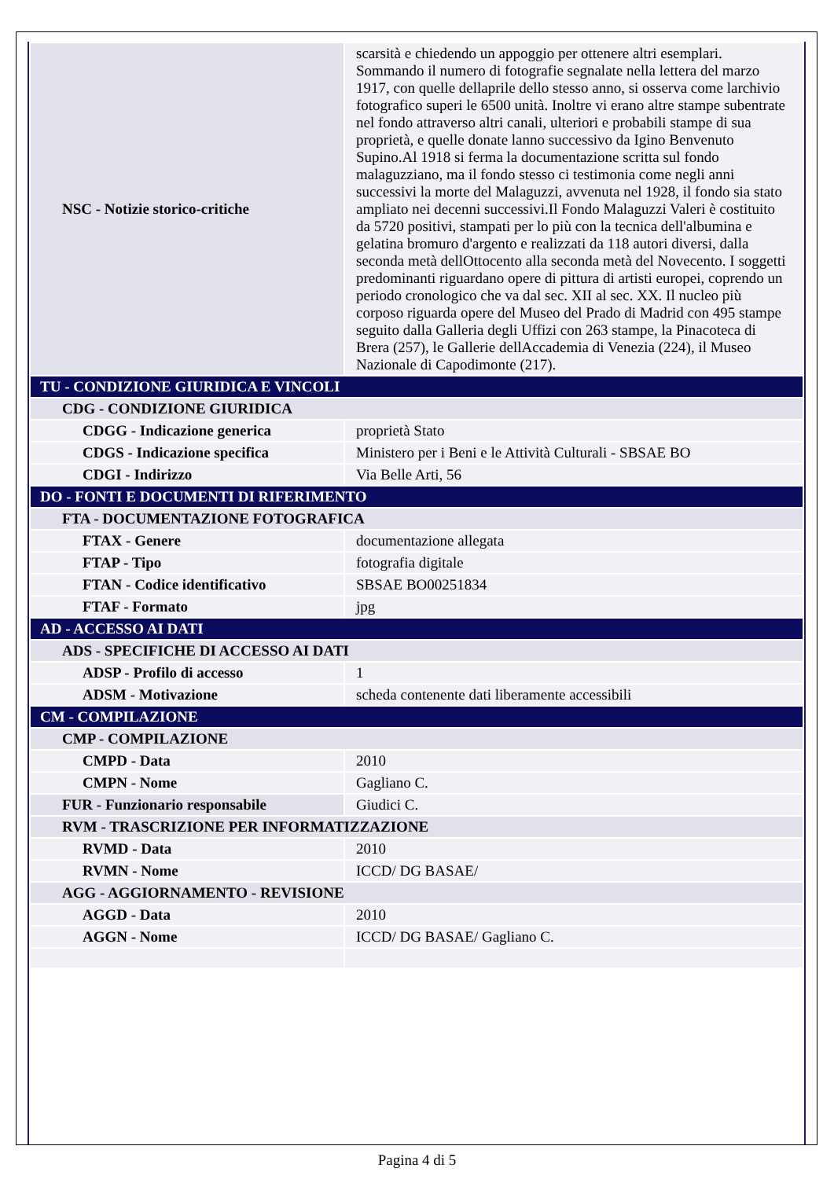| NSC - Notizie storico-critiche | scarsità e chiedendo un appoggio per ottenere altri esemplari. Sommando il numero di fotografie segnalate nella lettera del marzo 1917, con quelle dellaprile dello stesso anno, si osserva come larchivio fotografico superi le 6500 unità. Inoltre vi erano altre stampe subentrate nel fondo attraverso altri canali, ulteriori e probabili stampe di sua proprietà, e quelle donate lanno successivo da Igino Benvenuto Supino.Al 1918 si ferma la documentazione scritta sul fondo malaguzziano, ma il fondo stesso ci testimonia come negli anni successivi la morte del Malaguzzi, avvenuta nel 1928, il fondo sia stato ampliato nei decenni successivi.Il Fondo Malaguzzi Valeri è costituito da 5720 positivi, stampati per lo più con la tecnica dell'albumina e gelatina bromuro d'argento e realizzati da 118 autori diversi, dalla seconda metà dellOttocento alla seconda metà del Novecento. I soggetti predominanti riguardano opere di pittura di artisti europei, coprendo un periodo cronologico che va dal sec. XII al sec. XX. Il nucleo più corposo riguarda opere del Museo del Prado di Madrid con 495 stampe seguito dalla Galleria degli Uffizi con 263 stampe, la Pinacoteca di Brera (257), le Gallerie dellAccademia di Venezia (224), il Museo Nazionale di Capodimonte (217). |
| TU - CONDIZIONE GIURIDICA E VINCOLI | |
| CDG - CONDIZIONE GIURIDICA | |
| CDGG - Indicazione generica | proprietà Stato |
| CDGS - Indicazione specifica | Ministero per i Beni e le Attività Culturali - SBSAE BO |
| CDGI - Indirizzo | Via Belle Arti, 56 |
| DO - FONTI E DOCUMENTI DI RIFERIMENTO | |
| FTA - DOCUMENTAZIONE FOTOGRAFICA | |
| FTAX - Genere | documentazione allegata |
| FTAP - Tipo | fotografia digitale |
| FTAN - Codice identificativo | SBSAE BO00251834 |
| FTAF - Formato | jpg |
| AD - ACCESSO AI DATI | |
| ADS - SPECIFICHE DI ACCESSO AI DATI | |
| ADSP - Profilo di accesso | 1 |
| ADSM - Motivazione | scheda contenente dati liberamente accessibili |
| CM - COMPILAZIONE | |
| CMP - COMPILAZIONE | |
| CMPD - Data | 2010 |
| CMPN - Nome | Gagliano C. |
| FUR - Funzionario responsabile | Giudici C. |
| RVM - TRASCRIZIONE PER INFORMATIZZAZIONE | |
| RVMD - Data | 2010 |
| RVMN - Nome | ICCD/ DG BASAE/ |
| AGG - AGGIORNAMENTO - REVISIONE | |
| AGGD - Data | 2010 |
| AGGN - Nome | ICCD/ DG BASAE/ Gagliano C. |
Pagina 4 di 5